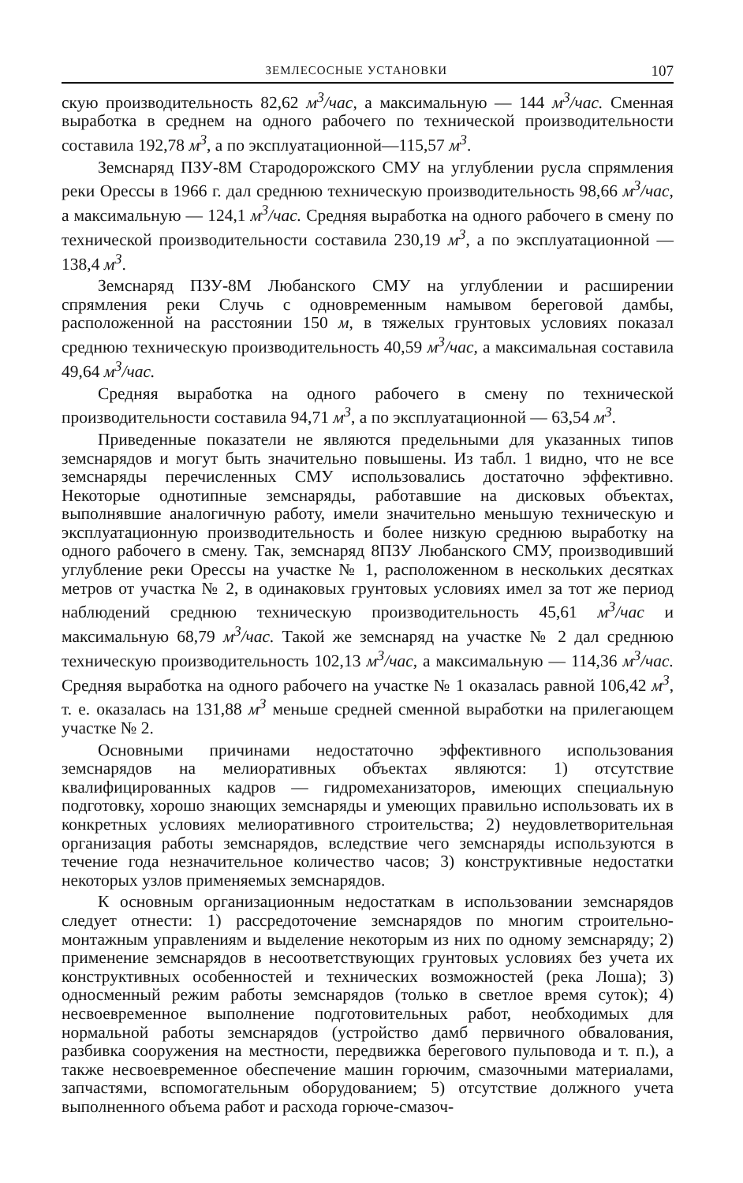ЗЕМЛЕСОСНЫЕ УСТАНОВКИ 107
скую производительность 82,62 м<sup>3</sup>/час, а максимальную — 144 м<sup>3</sup>/час. Сменная выработка в среднем на одного рабочего по технической производительности составила 192,78 м<sup>3</sup>, а по эксплуатационной—115,57 м<sup>3</sup>.
Земснаряд ПЗУ-8М Стародорожского СМУ на углублении русла спрямления реки Орессы в 1966 г. дал среднюю техническую производительность 98,66 м<sup>3</sup>/час, а максимальную — 124,1 м<sup>3</sup>/час. Средняя выработка на одного рабочего в смену по технической производительности составила 230,19 м<sup>3</sup>, а по эксплуатационной — 138,4 м<sup>3</sup>.
Земснаряд ПЗУ-8М Любанского СМУ на углублении и расширении спрямления реки Случь с одновременным намывом береговой дамбы, расположенной на расстоянии 150 м, в тяжелых грунтовых условиях показал среднюю техническую производительность 40,59 м<sup>3</sup>/час, а максимальная составила 49,64 м<sup>3</sup>/час.
Средняя выработка на одного рабочего в смену по технической производительности составила 94,71 м<sup>3</sup>, а по эксплуатационной — 63,54 м<sup>3</sup>.
Приведенные показатели не являются предельными для указанных типов земснарядов и могут быть значительно повышены. Из табл. 1 видно, что не все земснаряды перечисленных СМУ использовались достаточно эффективно. Некоторые однотипные земснаряды, работавшие на дисковых объектах, выполнявшие аналогичную работу, имели значительно меньшую техническую и эксплуатационную производительность и более низкую среднюю выработку на одного рабочего в смену. Так, земснаряд 8ПЗУ Любанского СМУ, производивший углубление реки Орессы на участке № 1, расположенном в нескольких десятках метров от участка № 2, в одинаковых грунтовых условиях имел за тот же период наблюдений среднюю техническую производительность 45,61 м<sup>3</sup>/час и максимальную 68,79 м<sup>3</sup>/час. Такой же земснаряд на участке № 2 дал среднюю техническую производительность 102,13 м<sup>3</sup>/час, а максимальную — 114,36 м<sup>3</sup>/час. Средняя выработка на одного рабочего на участке № 1 оказалась равной 106,42 м<sup>3</sup>, т. е. оказалась на 131,88 м<sup>3</sup> меньше средней сменной выработки на прилегающем участке № 2.
Основными причинами недостаточно эффективного использования земснарядов на мелиоративных объектах являются: 1) отсутствие квалифицированных кадров — гидромеханизаторов, имеющих специальную подготовку, хорошо знающих земснаряды и умеющих правильно использовать их в конкретных условиях мелиоративного строительства; 2) неудовлетворительная организация работы земснарядов, вследствие чего земснаряды используются в течение года незначительное количество часов; 3) конструктивные недостатки некоторых узлов применяемых земснарядов.
К основным организационным недостаткам в использовании земснарядов следует отнести: 1) рассредоточение земснарядов по многим строительно-монтажным управлениям и выделение некоторым из них по одному земснаряду; 2) применение земснарядов в несоответствующих грунтовых условиях без учета их конструктивных особенностей и технических возможностей (река Лоша); 3) односменный режим работы земснарядов (только в светлое время суток); 4) несвоевременное выполнение подготовительных работ, необходимых для нормальной работы земснарядов (устройство дамб первичного обвалования, разбивка сооружения на местности, передвижка берегового пульповода и т. п.), а также несвоевременное обеспечение машин горючим, смазочными материалами, запчастями, вспомогательным оборудованием; 5) отсутствие должного учета выполненного объема работ и расхода горюче-смазоч-